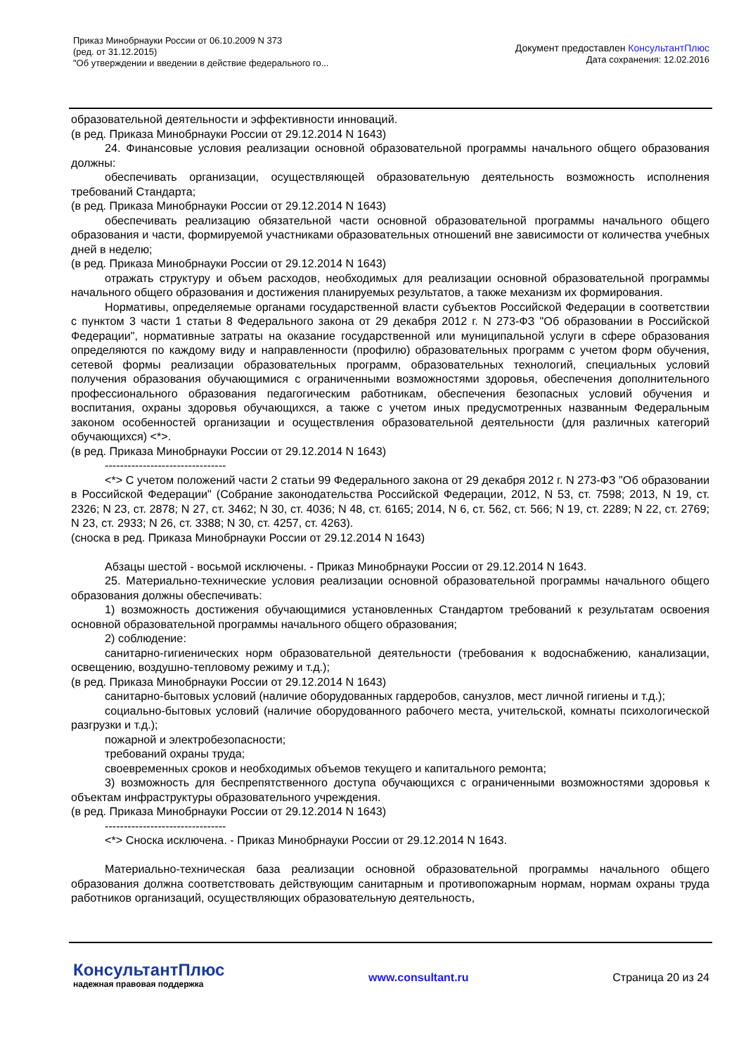Приказ Минобрнауки России от 06.10.2009 N 373
(ред. от 31.12.2015)
"Об утверждении и введении в действие федерального го...
Документ предоставлен КонсультантПлюс
Дата сохранения: 12.02.2016
образовательной деятельности и эффективности инноваций.
(в ред. Приказа Минобрнауки России от 29.12.2014 N 1643)
24. Финансовые условия реализации основной образовательной программы начального общего образования должны:
обеспечивать организации, осуществляющей образовательную деятельность возможность исполнения требований Стандарта;
(в ред. Приказа Минобрнауки России от 29.12.2014 N 1643)
обеспечивать реализацию обязательной части основной образовательной программы начального общего образования и части, формируемой участниками образовательных отношений вне зависимости от количества учебных дней в неделю;
(в ред. Приказа Минобрнауки России от 29.12.2014 N 1643)
отражать структуру и объем расходов, необходимых для реализации основной образовательной программы начального общего образования и достижения планируемых результатов, а также механизм их формирования.
Нормативы, определяемые органами государственной власти субъектов Российской Федерации в соответствии с пунктом 3 части 1 статьи 8 Федерального закона от 29 декабря 2012 г. N 273-ФЗ "Об образовании в Российской Федерации", нормативные затраты на оказание государственной или муниципальной услуги в сфере образования определяются по каждому виду и направленности (профилю) образовательных программ с учетом форм обучения, сетевой формы реализации образовательных программ, образовательных технологий, специальных условий получения образования обучающимися с ограниченными возможностями здоровья, обеспечения дополнительного профессионального образования педагогическим работникам, обеспечения безопасных условий обучения и воспитания, охраны здоровья обучающихся, а также с учетом иных предусмотренных названным Федеральным законом особенностей организации и осуществления образовательной деятельности (для различных категорий обучающихся) <*>.
(в ред. Приказа Минобрнауки России от 29.12.2014 N 1643)
--------------------------------
<*> С учетом положений части 2 статьи 99 Федерального закона от 29 декабря 2012 г. N 273-ФЗ "Об образовании в Российской Федерации" (Собрание законодательства Российской Федерации, 2012, N 53, ст. 7598; 2013, N 19, ст. 2326; N 23, ст. 2878; N 27, ст. 3462; N 30, ст. 4036; N 48, ст. 6165; 2014, N 6, ст. 562, ст. 566; N 19, ст. 2289; N 22, ст. 2769; N 23, ст. 2933; N 26, ст. 3388; N 30, ст. 4257, ст. 4263).
(сноска в ред. Приказа Минобрнауки России от 29.12.2014 N 1643)
Абзацы шестой - восьмой исключены. - Приказ Минобрнауки России от 29.12.2014 N 1643.
25. Материально-технические условия реализации основной образовательной программы начального общего образования должны обеспечивать:
1) возможность достижения обучающимися установленных Стандартом требований к результатам освоения основной образовательной программы начального общего образования;
2) соблюдение:
санитарно-гигиенических норм образовательной деятельности (требования к водоснабжению, канализации, освещению, воздушно-тепловому режиму и т.д.);
(в ред. Приказа Минобрнауки России от 29.12.2014 N 1643)
санитарно-бытовых условий (наличие оборудованных гардеробов, санузлов, мест личной гигиены и т.д.);
социально-бытовых условий (наличие оборудованного рабочего места, учительской, комнаты психологической разгрузки и т.д.);
пожарной и электробезопасности;
требований охраны труда;
своевременных сроков и необходимых объемов текущего и капитального ремонта;
3) возможность для беспрепятственного доступа обучающихся с ограниченными возможностями здоровья к объектам инфраструктуры образовательного учреждения.
(в ред. Приказа Минобрнауки России от 29.12.2014 N 1643)
--------------------------------
<*> Сноска исключена. - Приказ Минобрнауки России от 29.12.2014 N 1643.
Материально-техническая база реализации основной образовательной программы начального общего образования должна соответствовать действующим санитарным и противопожарным нормам, нормам охраны труда работников организаций, осуществляющих образовательную деятельность,
КонсультантПлюс
надежная правовая поддержка
www.consultant.ru Страница 20 из 24